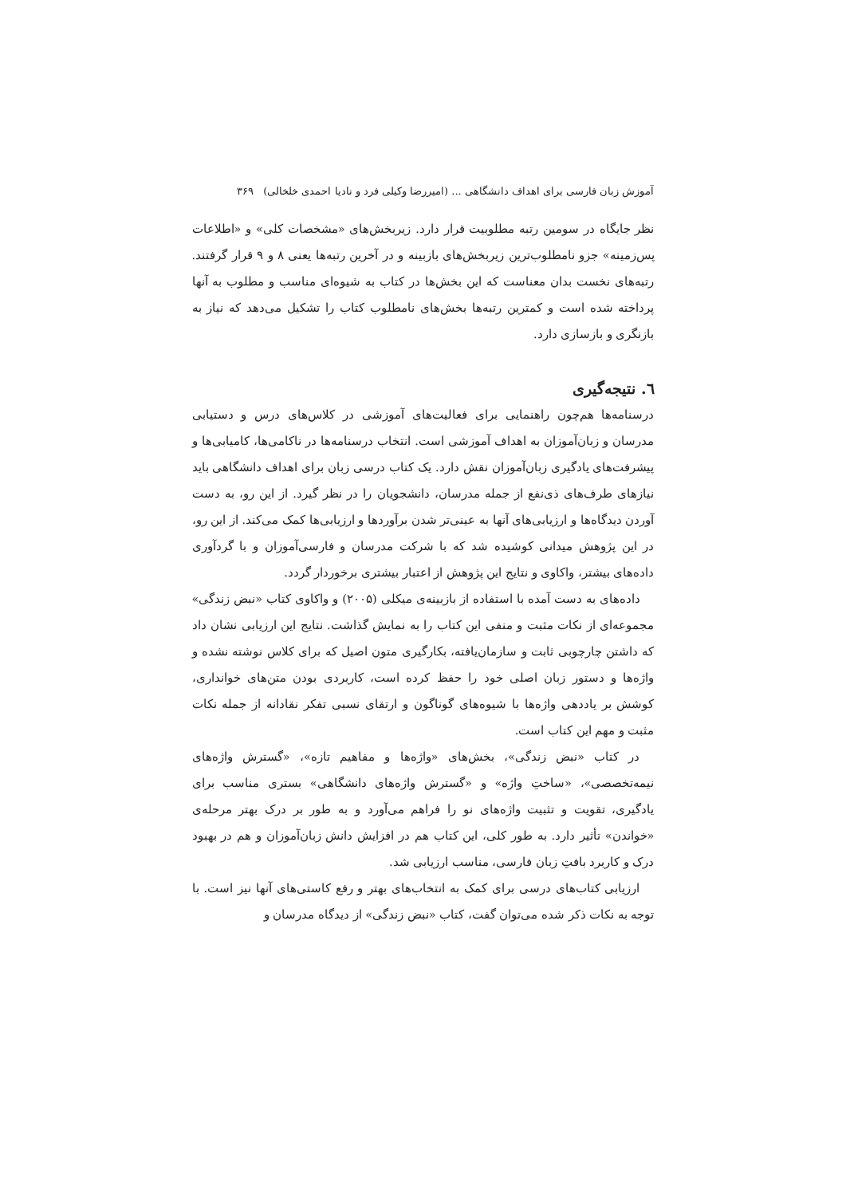آموزش زبان فارسی برای اهداف دانشگاهی ... (امیررضا وکیلی فرد و نادیا احمدی خلخالی) ۳۶۹
نظر جایگاه در سومین رتبه مطلوبیت قرار دارد. زیربخش‌های «مشخصات کلی» و «اطلاعات پس‌زمینه» جزو نامطلوب‌ترین زیربخش‌های بازبینه و در آخرین رتبه‌ها یعنی ۸ و ۹ قرار گرفتند. رتبه‌های نخست بدان معناست که این بخش‌ها در کتاب به شیوه‌ای مناسب و مطلوب به آنها پرداخته شده است و کمترین رتبه‌ها بخش‌های نامطلوب کتاب را تشکیل می‌دهد که نیاز به بازنگری و بازسازی دارد.
٦. نتیجه‌گیری
درسنامه‌ها هم‌چون راهنمایی برای فعالیت‌های آموزشی در کلاس‌های درس و دستیابی مدرسان و زبان‌آموزان به اهداف آموزشی است. انتخاب درسنامه‌ها در ناکامی‌ها، کامیابی‌ها و پیشرفت‌های یادگیری زبان‌آموزان نقش دارد. یک کتاب درسی زبان برای اهداف دانشگاهی باید نیازهای طرف‌های ذی‌نفع از جمله مدرسان، دانشجویان را در نظر گیرد. از این رو، به دست آوردن دیدگاه‌ها و ارزیابی‌های آنها به عینی‌تر شدن برآوردها و ارزیابی‌ها کمک می‌کند. از این رو، در این پژوهش میدانی کوشیده شد که با شرکت مدرسان و فارسی‌آموزان و با گردآوری داده‌های بیشتر، واکاوی و نتایج این پژوهش از اعتبار بیشتری برخوردار گردد.
داده‌های به دست آمده با استفاده از بازبینه‌ی میکلی (۲۰۰۵) و واکاوی کتاب «نبض زندگی» مجموعه‌ای از نکات مثبت و منفی این کتاب را به نمایش گذاشت. نتایج این ارزیابی نشان داد که داشتن چارچوبی ثابت و سازمان‌یافته، بکارگیری متون اصیل که برای کلاس نوشته نشده و واژه‌ها و دستور زبان اصلی خود را حفظ کرده است، کاربردی بودن متن‌های خوانداری، کوشش بر یاددهی واژه‌ها با شیوه‌های گوناگون و ارتقای نسبی تفکر نقادانه از جمله نکات مثبت و مهم این کتاب است.
در کتاب «نبض زندگی»، بخش‌های «واژه‌ها و مفاهیم تازه»، «گسترش واژه‌های نیمه‌تخصصی»، «ساختِ واژه» و «گسترش واژه‌های دانشگاهی» بستری مناسب برای یادگیری، تقویت و تثبیت واژه‌های نو را فراهم می‌آورد و به طور بر درک بهتر مرحله‌ی «خواندن» تأثیر دارد. به طور کلی، این کتاب هم در افزایش دانش زبان‌آموزان و هم در بهبود درک و کاربرد بافتِ زبان فارسی، مناسب ارزیابی شد.
ارزیابی کتاب‌های درسی برای کمک به انتخاب‌های بهتر و رفع کاستی‌های آنها نیز است. با توجه به نکات ذکر شده می‌توان گفت، کتاب «نبض زندگی» از دیدگاه مدرسان و